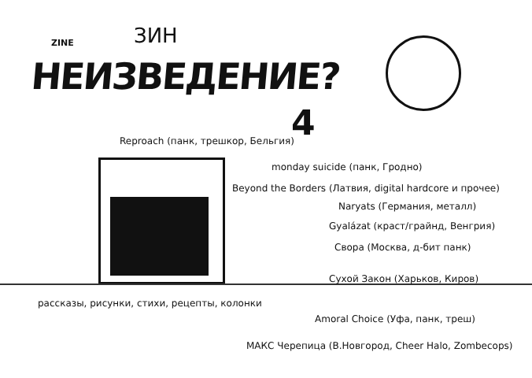ZINE ЗИН
НЕИЗВЕДЕНИЕ?
4
Reproach (панк, трешкор, Бельгия)
monday suicide (панк, Гродно)
Beyond the Borders (Латвия, digital hardcore и прочее)
Naryats (Германия, металл)
Gyalázat (краст/грайнд, Венгрия)
Свора (Москва, д-бит панк)
Сухой Закон (Харьков, Киров)
рассказы, рисунки, стихи, рецепты, колонки
Amoral Choice (Уфа, панк, треш)
МАКС Черепица (В.Новгород, Cheer Halo, Zombecops)